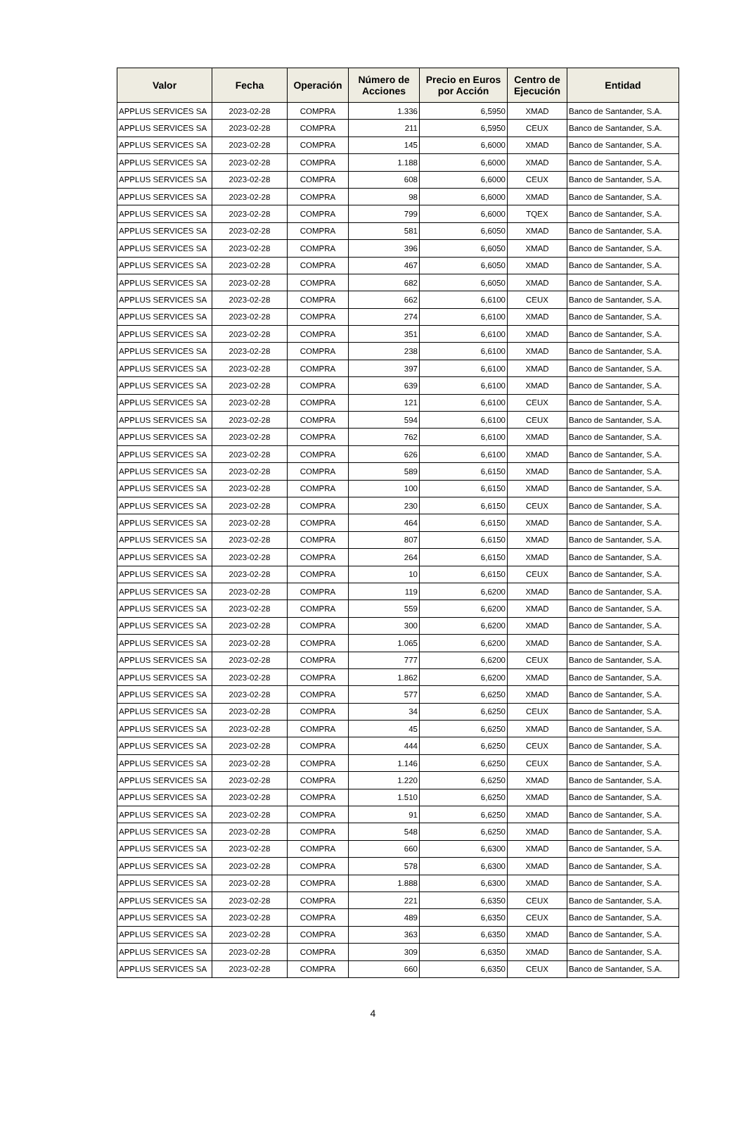| Valor | Fecha | Operación | Número de Acciones | Precio en Euros por Acción | Centro de Ejecución | Entidad |
| --- | --- | --- | --- | --- | --- | --- |
| APPLUS SERVICES SA | 2023-02-28 | COMPRA | 1.336 | 6,5950 | XMAD | Banco de Santander, S.A. |
| APPLUS SERVICES SA | 2023-02-28 | COMPRA | 211 | 6,5950 | CEUX | Banco de Santander, S.A. |
| APPLUS SERVICES SA | 2023-02-28 | COMPRA | 145 | 6,6000 | XMAD | Banco de Santander, S.A. |
| APPLUS SERVICES SA | 2023-02-28 | COMPRA | 1.188 | 6,6000 | XMAD | Banco de Santander, S.A. |
| APPLUS SERVICES SA | 2023-02-28 | COMPRA | 608 | 6,6000 | CEUX | Banco de Santander, S.A. |
| APPLUS SERVICES SA | 2023-02-28 | COMPRA | 98 | 6,6000 | XMAD | Banco de Santander, S.A. |
| APPLUS SERVICES SA | 2023-02-28 | COMPRA | 799 | 6,6000 | TQEX | Banco de Santander, S.A. |
| APPLUS SERVICES SA | 2023-02-28 | COMPRA | 581 | 6,6050 | XMAD | Banco de Santander, S.A. |
| APPLUS SERVICES SA | 2023-02-28 | COMPRA | 396 | 6,6050 | XMAD | Banco de Santander, S.A. |
| APPLUS SERVICES SA | 2023-02-28 | COMPRA | 467 | 6,6050 | XMAD | Banco de Santander, S.A. |
| APPLUS SERVICES SA | 2023-02-28 | COMPRA | 682 | 6,6050 | XMAD | Banco de Santander, S.A. |
| APPLUS SERVICES SA | 2023-02-28 | COMPRA | 662 | 6,6100 | CEUX | Banco de Santander, S.A. |
| APPLUS SERVICES SA | 2023-02-28 | COMPRA | 274 | 6,6100 | XMAD | Banco de Santander, S.A. |
| APPLUS SERVICES SA | 2023-02-28 | COMPRA | 351 | 6,6100 | XMAD | Banco de Santander, S.A. |
| APPLUS SERVICES SA | 2023-02-28 | COMPRA | 238 | 6,6100 | XMAD | Banco de Santander, S.A. |
| APPLUS SERVICES SA | 2023-02-28 | COMPRA | 397 | 6,6100 | XMAD | Banco de Santander, S.A. |
| APPLUS SERVICES SA | 2023-02-28 | COMPRA | 639 | 6,6100 | XMAD | Banco de Santander, S.A. |
| APPLUS SERVICES SA | 2023-02-28 | COMPRA | 121 | 6,6100 | CEUX | Banco de Santander, S.A. |
| APPLUS SERVICES SA | 2023-02-28 | COMPRA | 594 | 6,6100 | CEUX | Banco de Santander, S.A. |
| APPLUS SERVICES SA | 2023-02-28 | COMPRA | 762 | 6,6100 | XMAD | Banco de Santander, S.A. |
| APPLUS SERVICES SA | 2023-02-28 | COMPRA | 626 | 6,6100 | XMAD | Banco de Santander, S.A. |
| APPLUS SERVICES SA | 2023-02-28 | COMPRA | 589 | 6,6150 | XMAD | Banco de Santander, S.A. |
| APPLUS SERVICES SA | 2023-02-28 | COMPRA | 100 | 6,6150 | XMAD | Banco de Santander, S.A. |
| APPLUS SERVICES SA | 2023-02-28 | COMPRA | 230 | 6,6150 | CEUX | Banco de Santander, S.A. |
| APPLUS SERVICES SA | 2023-02-28 | COMPRA | 464 | 6,6150 | XMAD | Banco de Santander, S.A. |
| APPLUS SERVICES SA | 2023-02-28 | COMPRA | 807 | 6,6150 | XMAD | Banco de Santander, S.A. |
| APPLUS SERVICES SA | 2023-02-28 | COMPRA | 264 | 6,6150 | XMAD | Banco de Santander, S.A. |
| APPLUS SERVICES SA | 2023-02-28 | COMPRA | 10 | 6,6150 | CEUX | Banco de Santander, S.A. |
| APPLUS SERVICES SA | 2023-02-28 | COMPRA | 119 | 6,6200 | XMAD | Banco de Santander, S.A. |
| APPLUS SERVICES SA | 2023-02-28 | COMPRA | 559 | 6,6200 | XMAD | Banco de Santander, S.A. |
| APPLUS SERVICES SA | 2023-02-28 | COMPRA | 300 | 6,6200 | XMAD | Banco de Santander, S.A. |
| APPLUS SERVICES SA | 2023-02-28 | COMPRA | 1.065 | 6,6200 | XMAD | Banco de Santander, S.A. |
| APPLUS SERVICES SA | 2023-02-28 | COMPRA | 777 | 6,6200 | CEUX | Banco de Santander, S.A. |
| APPLUS SERVICES SA | 2023-02-28 | COMPRA | 1.862 | 6,6200 | XMAD | Banco de Santander, S.A. |
| APPLUS SERVICES SA | 2023-02-28 | COMPRA | 577 | 6,6250 | XMAD | Banco de Santander, S.A. |
| APPLUS SERVICES SA | 2023-02-28 | COMPRA | 34 | 6,6250 | CEUX | Banco de Santander, S.A. |
| APPLUS SERVICES SA | 2023-02-28 | COMPRA | 45 | 6,6250 | XMAD | Banco de Santander, S.A. |
| APPLUS SERVICES SA | 2023-02-28 | COMPRA | 444 | 6,6250 | CEUX | Banco de Santander, S.A. |
| APPLUS SERVICES SA | 2023-02-28 | COMPRA | 1.146 | 6,6250 | CEUX | Banco de Santander, S.A. |
| APPLUS SERVICES SA | 2023-02-28 | COMPRA | 1.220 | 6,6250 | XMAD | Banco de Santander, S.A. |
| APPLUS SERVICES SA | 2023-02-28 | COMPRA | 1.510 | 6,6250 | XMAD | Banco de Santander, S.A. |
| APPLUS SERVICES SA | 2023-02-28 | COMPRA | 91 | 6,6250 | XMAD | Banco de Santander, S.A. |
| APPLUS SERVICES SA | 2023-02-28 | COMPRA | 548 | 6,6250 | XMAD | Banco de Santander, S.A. |
| APPLUS SERVICES SA | 2023-02-28 | COMPRA | 660 | 6,6300 | XMAD | Banco de Santander, S.A. |
| APPLUS SERVICES SA | 2023-02-28 | COMPRA | 578 | 6,6300 | XMAD | Banco de Santander, S.A. |
| APPLUS SERVICES SA | 2023-02-28 | COMPRA | 1.888 | 6,6300 | XMAD | Banco de Santander, S.A. |
| APPLUS SERVICES SA | 2023-02-28 | COMPRA | 221 | 6,6350 | CEUX | Banco de Santander, S.A. |
| APPLUS SERVICES SA | 2023-02-28 | COMPRA | 489 | 6,6350 | CEUX | Banco de Santander, S.A. |
| APPLUS SERVICES SA | 2023-02-28 | COMPRA | 363 | 6,6350 | XMAD | Banco de Santander, S.A. |
| APPLUS SERVICES SA | 2023-02-28 | COMPRA | 309 | 6,6350 | XMAD | Banco de Santander, S.A. |
| APPLUS SERVICES SA | 2023-02-28 | COMPRA | 660 | 6,6350 | CEUX | Banco de Santander, S.A. |
4